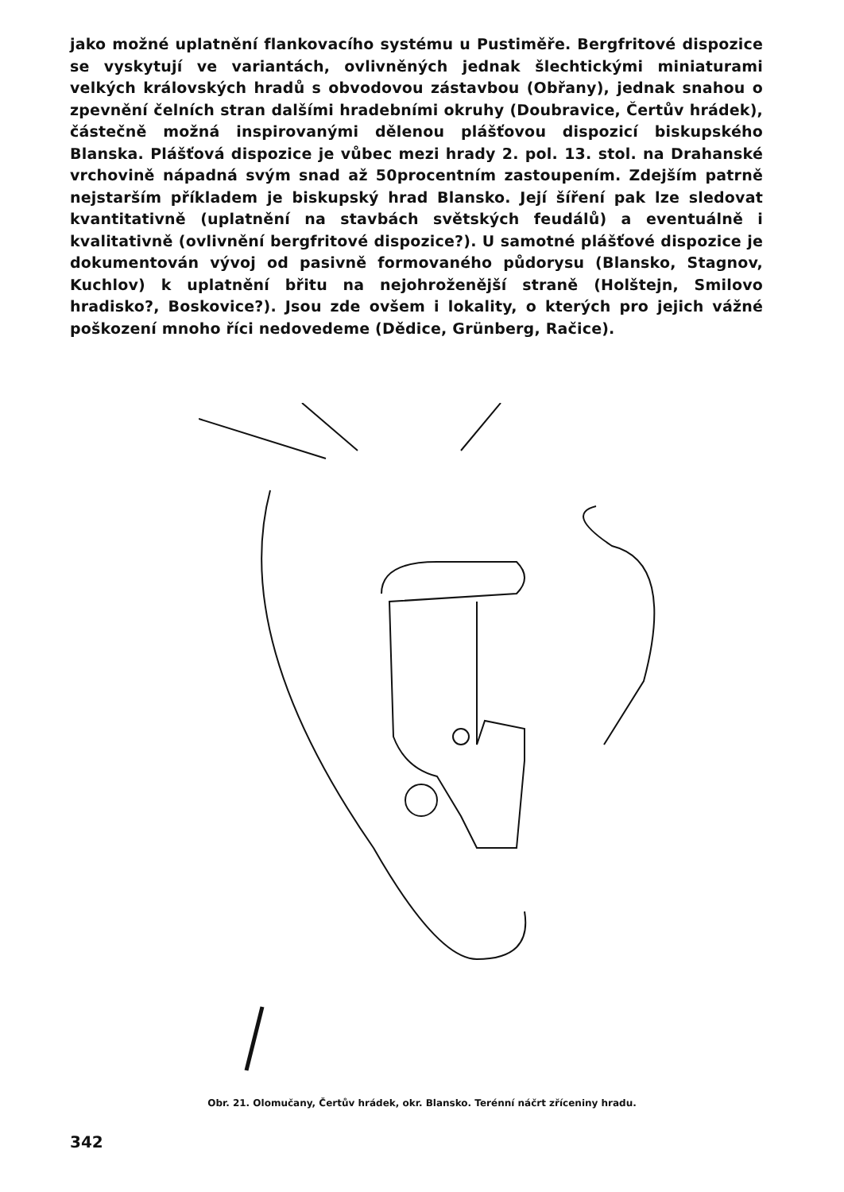jako možné uplatnění flankovacího systému u Pustiměře. Bergfritové dispozice se vyskytují ve variantách, ovlivněných jednak šlechtickými miniaturami velkých královských hradů s obvodovou zástavbou (Obřany), jednak snahou o zpevnění čelních stran dalšími hradebními okruhy (Doubravice, Čertův hrádek), částečně možná inspirovanými dělenou plášťovou dispozicí biskupského Blanska. Plášťová dispozice je vůbec mezi hrady 2. pol. 13. stol. na Drahanské vrchovině nápadná svým snad až 50procentním zastoupením. Zdejším patrně nejstarším příkladem je biskupský hrad Blansko. Její šíření pak lze sledovat kvantitativně (uplatnění na stavbách světských feudálů) a eventuálně i kvalitativně (ovlivnění bergfritové dispozice?). U samotné plášťové dispozice je dokumentován vývoj od pasivně formovaného půdorysu (Blansko, Stagnov, Kuchlov) k uplatnění břitu na nejohroženější straně (Holštejn, Smilovo hradisko?, Boskovice?). Jsou zde ovšem i lokality, o kterých pro jejich vážné poškození mnoho říci nedovedeme (Dědice, Grünberg, Račice).
Obr. 21. Olomučany, Čertův hrádek, okr. Blansko. Terénní náčrt zříceniny hradu.
342